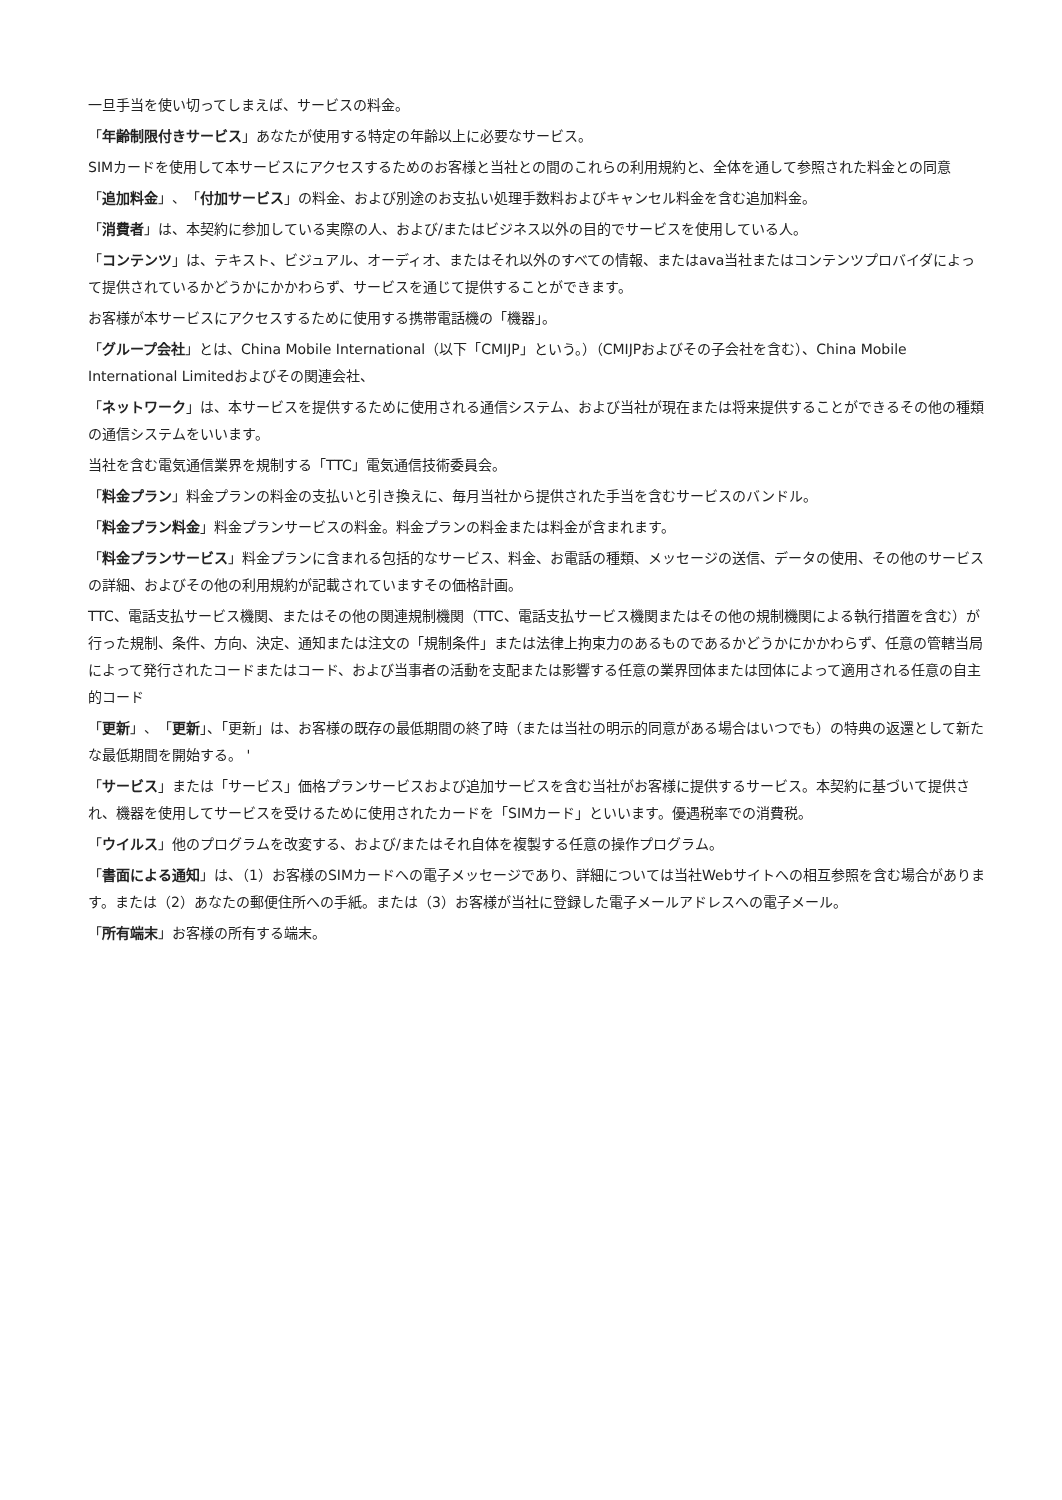一旦手当を使い切ってしまえば、サービスの料金。
「年齢制限付きサービス」あなたが使用する特定の年齢以上に必要なサービス。
SIMカードを使用して本サービスにアクセスするためのお客様と当社との間のこれらの利用規約と、全体を通して参照された料金との同意
「追加料金」、「付加サービス」の料金、および別途のお支払い処理手数料およびキャンセル料金を含む追加料金。
「消費者」は、本契約に参加している実際の人、および/またはビジネス以外の目的でサービスを使用している人。
「コンテンツ」は、テキスト、ビジュアル、オーディオ、またはそれ以外のすべての情報、またはava当社またはコンテンツプロバイダによって提供されているかどうかにかかわらず、サービスを通じて提供することができます。
お客様が本サービスにアクセスするために使用する携帯電話機の「機器」。
「グループ会社」とは、China Mobile International（以下「CMIJP」という。）（CMIJPおよびその子会社を含む）、China Mobile International Limitedおよびその関連会社、
「ネットワーク」は、本サービスを提供するために使用される通信システム、および当社が現在または将来提供することができるその他の種類の通信システムをいいます。
当社を含む電気通信業界を規制する「TTC」電気通信技術委員会。
「料金プラン」料金プランの料金の支払いと引き換えに、毎月当社から提供された手当を含むサービスのバンドル。
「料金プラン料金」料金プランサービスの料金。料金プランの料金または料金が含まれます。
「料金プランサービス」料金プランに含まれる包括的なサービス、料金、お電話の種類、メッセージの送信、データの使用、その他のサービスの詳細、およびその他の利用規約が記載されていますその価格計画。
TTC、電話支払サービス機関、またはその他の関連規制機関（TTC、電話支払サービス機関またはその他の規制機関による執行措置を含む）が行った規制、条件、方向、決定、通知または注文の「規制条件」または法律上拘束力のあるものであるかどうかにかかわらず、任意の管轄当局によって発行されたコードまたはコード、および当事者の活動を支配または影響する任意の業界団体または団体によって適用される任意の自主的コード
「更新」、「更新」、「更新」は、お客様の既存の最低期間の終了時（または当社の明示的同意がある場合はいつでも）の特典の返還として新たな最低期間を開始する。 '
「サービス」または「サービス」価格プランサービスおよび追加サービスを含む当社がお客様に提供するサービス。本契約に基づいて提供され、機器を使用してサービスを受けるために使用されたカードを「SIMカード」といいます。優遇税率での消費税。
「ウイルス」他のプログラムを改変する、および/またはそれ自体を複製する任意の操作プログラム。
「書面による通知」は、（1）お客様のSIMカードへの電子メッセージであり、詳細については当社Webサイトへの相互参照を含む場合があります。または（2）あなたの郵便住所への手紙。または（3）お客様が当社に登録した電子メールアドレスへの電子メール。
「所有端末」お客様の所有する端末。